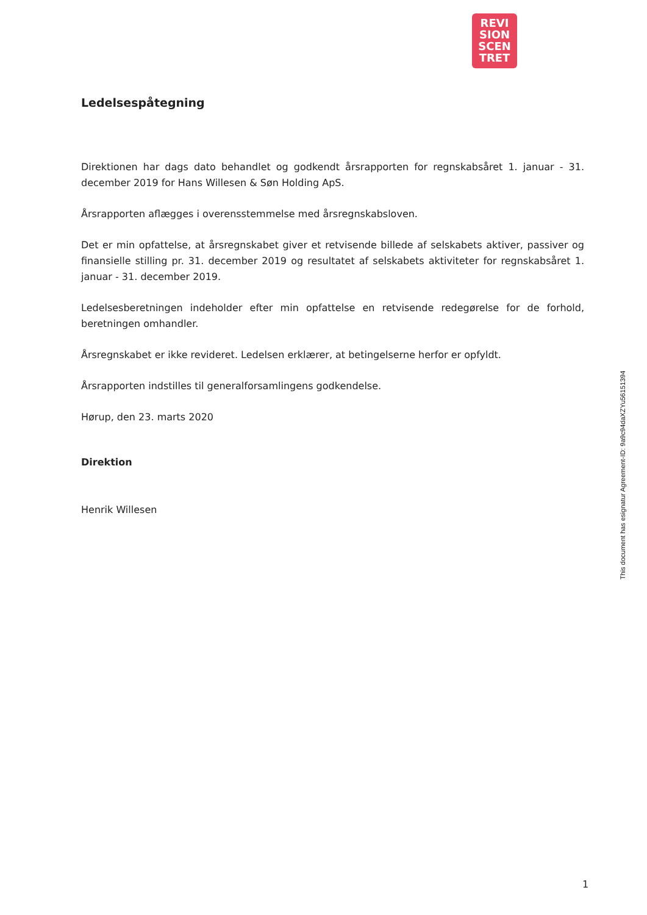REVI
SION
SCEN
TRET
Ledelsespåtegning
Direktionen har dags dato behandlet og godkendt årsrapporten for regnskabsåret 1. januar - 31. december 2019 for Hans Willesen & Søn Holding ApS.
Årsrapporten aflægges i overensstemmelse med årsregnskabsloven.
Det er min opfattelse, at årsregnskabet giver et retvisende billede af selskabets aktiver, passiver og finansielle stilling pr. 31. december 2019 og resultatet af selskabets aktiviteter for regnskabsåret 1. januar - 31. december 2019.
Ledelsesberetningen indeholder efter min opfattelse en retvisende redegørelse for de forhold, beretningen omhandler.
Årsregnskabet er ikke revideret. Ledelsen erklærer, at betingelserne herfor er opfyldt.
Årsrapporten indstilles til generalforsamlingens godkendelse.
Hørup, den 23. marts 2020
Direktion
Henrik Willesen
This document has esignatur Agreement-ID: 9a9c94daXZYu56151394
1